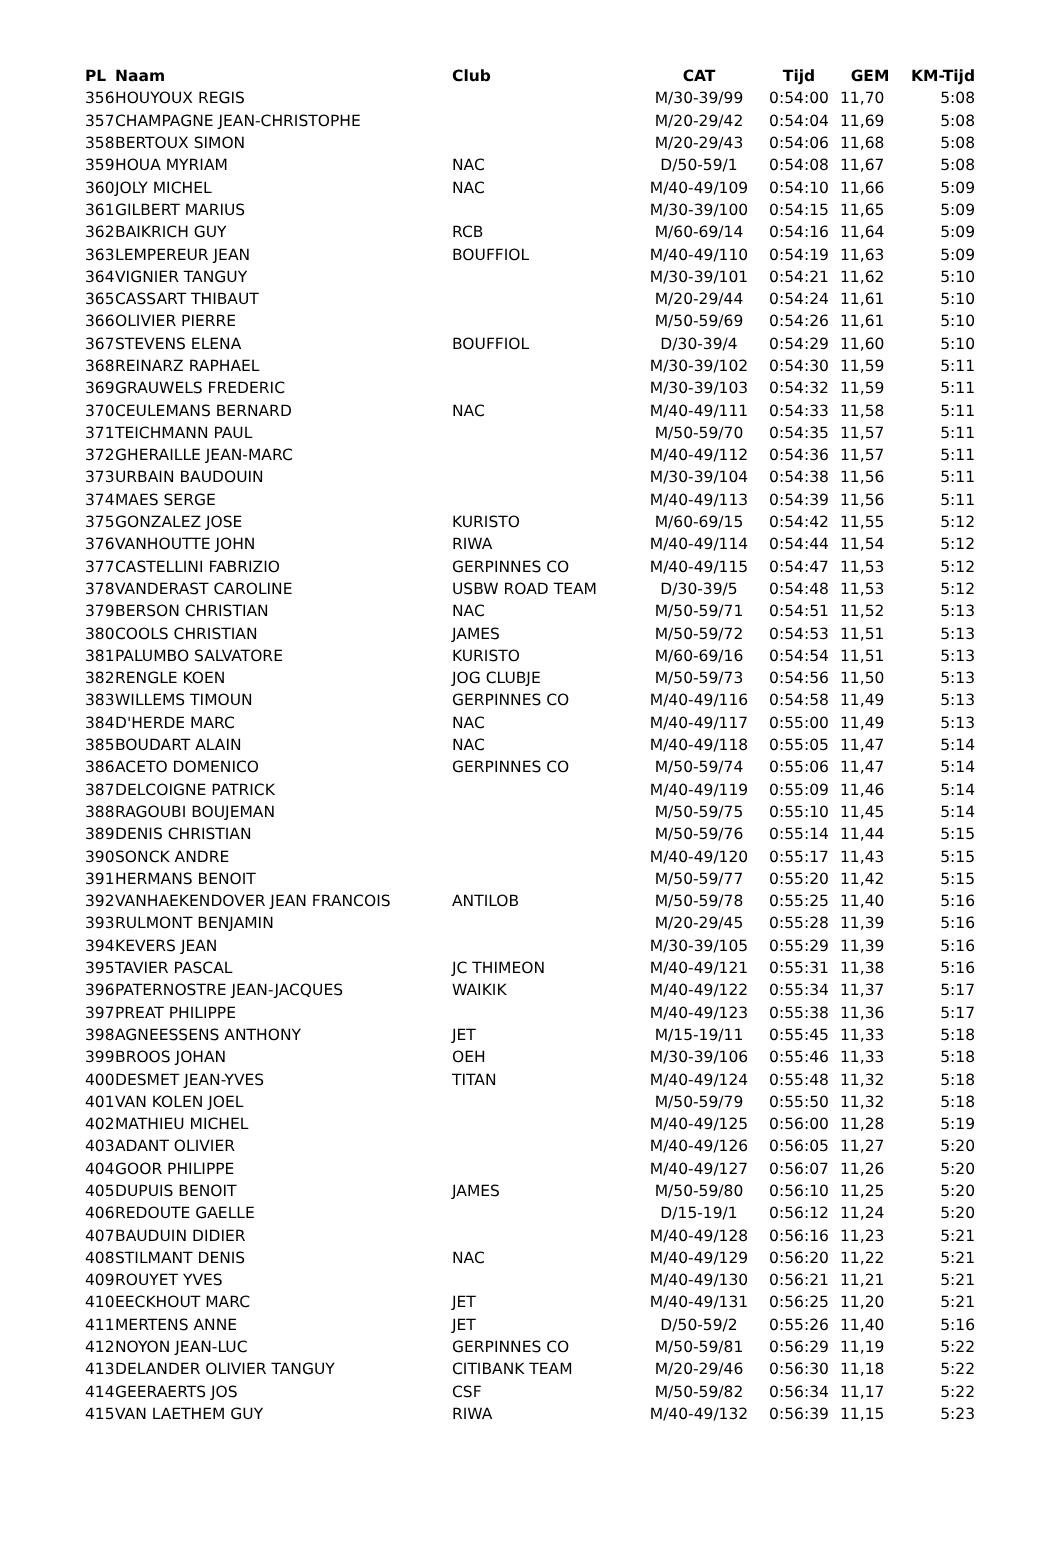| PL | Naam | Club | CAT | Tijd | GEM | KM-Tijd |
| --- | --- | --- | --- | --- | --- | --- |
| 356 | HOUYOUX REGIS | | M/30-39/99 | 0:54:00 | 11,70 | 5:08 |
| 357 | CHAMPAGNE JEAN-CHRISTOPHE | | M/20-29/42 | 0:54:04 | 11,69 | 5:08 |
| 358 | BERTOUX SIMON | | M/20-29/43 | 0:54:06 | 11,68 | 5:08 |
| 359 | HOUA MYRIAM | NAC | D/50-59/1 | 0:54:08 | 11,67 | 5:08 |
| 360 | JOLY MICHEL | NAC | M/40-49/109 | 0:54:10 | 11,66 | 5:09 |
| 361 | GILBERT MARIUS | | M/30-39/100 | 0:54:15 | 11,65 | 5:09 |
| 362 | BAIKRICH GUY | RCB | M/60-69/14 | 0:54:16 | 11,64 | 5:09 |
| 363 | LEMPEREUR JEAN | BOUFFIOL | M/40-49/110 | 0:54:19 | 11,63 | 5:09 |
| 364 | VIGNIER TANGUY | | M/30-39/101 | 0:54:21 | 11,62 | 5:10 |
| 365 | CASSART THIBAUT | | M/20-29/44 | 0:54:24 | 11,61 | 5:10 |
| 366 | OLIVIER PIERRE | | M/50-59/69 | 0:54:26 | 11,61 | 5:10 |
| 367 | STEVENS ELENA | BOUFFIOL | D/30-39/4 | 0:54:29 | 11,60 | 5:10 |
| 368 | REINARZ RAPHAEL | | M/30-39/102 | 0:54:30 | 11,59 | 5:11 |
| 369 | GRAUWELS FREDERIC | | M/30-39/103 | 0:54:32 | 11,59 | 5:11 |
| 370 | CEULEMANS BERNARD | NAC | M/40-49/111 | 0:54:33 | 11,58 | 5:11 |
| 371 | TEICHMANN PAUL | | M/50-59/70 | 0:54:35 | 11,57 | 5:11 |
| 372 | GHERAILLE JEAN-MARC | | M/40-49/112 | 0:54:36 | 11,57 | 5:11 |
| 373 | URBAIN BAUDOUIN | | M/30-39/104 | 0:54:38 | 11,56 | 5:11 |
| 374 | MAES SERGE | | M/40-49/113 | 0:54:39 | 11,56 | 5:11 |
| 375 | GONZALEZ JOSE | KURISTO | M/60-69/15 | 0:54:42 | 11,55 | 5:12 |
| 376 | VANHOUTTE JOHN | RIWA | M/40-49/114 | 0:54:44 | 11,54 | 5:12 |
| 377 | CASTELLINI FABRIZIO | GERPINNES CO | M/40-49/115 | 0:54:47 | 11,53 | 5:12 |
| 378 | VANDERAST CAROLINE | USBW ROAD TEAM | D/30-39/5 | 0:54:48 | 11,53 | 5:12 |
| 379 | BERSON CHRISTIAN | NAC | M/50-59/71 | 0:54:51 | 11,52 | 5:13 |
| 380 | COOLS CHRISTIAN | JAMES | M/50-59/72 | 0:54:53 | 11,51 | 5:13 |
| 381 | PALUMBO SALVATORE | KURISTO | M/60-69/16 | 0:54:54 | 11,51 | 5:13 |
| 382 | RENGLE KOEN | JOG CLUBJE | M/50-59/73 | 0:54:56 | 11,50 | 5:13 |
| 383 | WILLEMS TIMOUN | GERPINNES CO | M/40-49/116 | 0:54:58 | 11,49 | 5:13 |
| 384 | D'HERDE MARC | NAC | M/40-49/117 | 0:55:00 | 11,49 | 5:13 |
| 385 | BOUDART ALAIN | NAC | M/40-49/118 | 0:55:05 | 11,47 | 5:14 |
| 386 | ACETO DOMENICO | GERPINNES CO | M/50-59/74 | 0:55:06 | 11,47 | 5:14 |
| 387 | DELCOIGNE PATRICK | | M/40-49/119 | 0:55:09 | 11,46 | 5:14 |
| 388 | RAGOUBI BOUJEMAN | | M/50-59/75 | 0:55:10 | 11,45 | 5:14 |
| 389 | DENIS CHRISTIAN | | M/50-59/76 | 0:55:14 | 11,44 | 5:15 |
| 390 | SONCK ANDRE | | M/40-49/120 | 0:55:17 | 11,43 | 5:15 |
| 391 | HERMANS BENOIT | | M/50-59/77 | 0:55:20 | 11,42 | 5:15 |
| 392 | VANHAEKENDOVER JEAN FRANCOIS | ANTILOB | M/50-59/78 | 0:55:25 | 11,40 | 5:16 |
| 393 | RULMONT BENJAMIN | | M/20-29/45 | 0:55:28 | 11,39 | 5:16 |
| 394 | KEVERS JEAN | | M/30-39/105 | 0:55:29 | 11,39 | 5:16 |
| 395 | TAVIER PASCAL | JC THIMEON | M/40-49/121 | 0:55:31 | 11,38 | 5:16 |
| 396 | PATERNOSTRE JEAN-JACQUES | WAIKIK | M/40-49/122 | 0:55:34 | 11,37 | 5:17 |
| 397 | PREAT PHILIPPE | | M/40-49/123 | 0:55:38 | 11,36 | 5:17 |
| 398 | AGNEESSENS ANTHONY | JET | M/15-19/11 | 0:55:45 | 11,33 | 5:18 |
| 399 | BROOS JOHAN | OEH | M/30-39/106 | 0:55:46 | 11,33 | 5:18 |
| 400 | DESMET JEAN-YVES | TITAN | M/40-49/124 | 0:55:48 | 11,32 | 5:18 |
| 401 | VAN KOLEN JOEL | | M/50-59/79 | 0:55:50 | 11,32 | 5:18 |
| 402 | MATHIEU MICHEL | | M/40-49/125 | 0:56:00 | 11,28 | 5:19 |
| 403 | ADANT OLIVIER | | M/40-49/126 | 0:56:05 | 11,27 | 5:20 |
| 404 | GOOR PHILIPPE | | M/40-49/127 | 0:56:07 | 11,26 | 5:20 |
| 405 | DUPUIS BENOIT | JAMES | M/50-59/80 | 0:56:10 | 11,25 | 5:20 |
| 406 | REDOUTE GAELLE | | D/15-19/1 | 0:56:12 | 11,24 | 5:20 |
| 407 | BAUDUIN DIDIER | | M/40-49/128 | 0:56:16 | 11,23 | 5:21 |
| 408 | STILMANT DENIS | NAC | M/40-49/129 | 0:56:20 | 11,22 | 5:21 |
| 409 | ROUYET YVES | | M/40-49/130 | 0:56:21 | 11,21 | 5:21 |
| 410 | EECKHOUT MARC | JET | M/40-49/131 | 0:56:25 | 11,20 | 5:21 |
| 411 | MERTENS ANNE | JET | D/50-59/2 | 0:55:26 | 11,40 | 5:16 |
| 412 | NOYON JEAN-LUC | GERPINNES CO | M/50-59/81 | 0:56:29 | 11,19 | 5:22 |
| 413 | DELANDER OLIVIER TANGUY | CITIBANK TEAM | M/20-29/46 | 0:56:30 | 11,18 | 5:22 |
| 414 | GEERAERTS JOS | CSF | M/50-59/82 | 0:56:34 | 11,17 | 5:22 |
| 415 | VAN LAETHEM GUY | RIWA | M/40-49/132 | 0:56:39 | 11,15 | 5:23 |